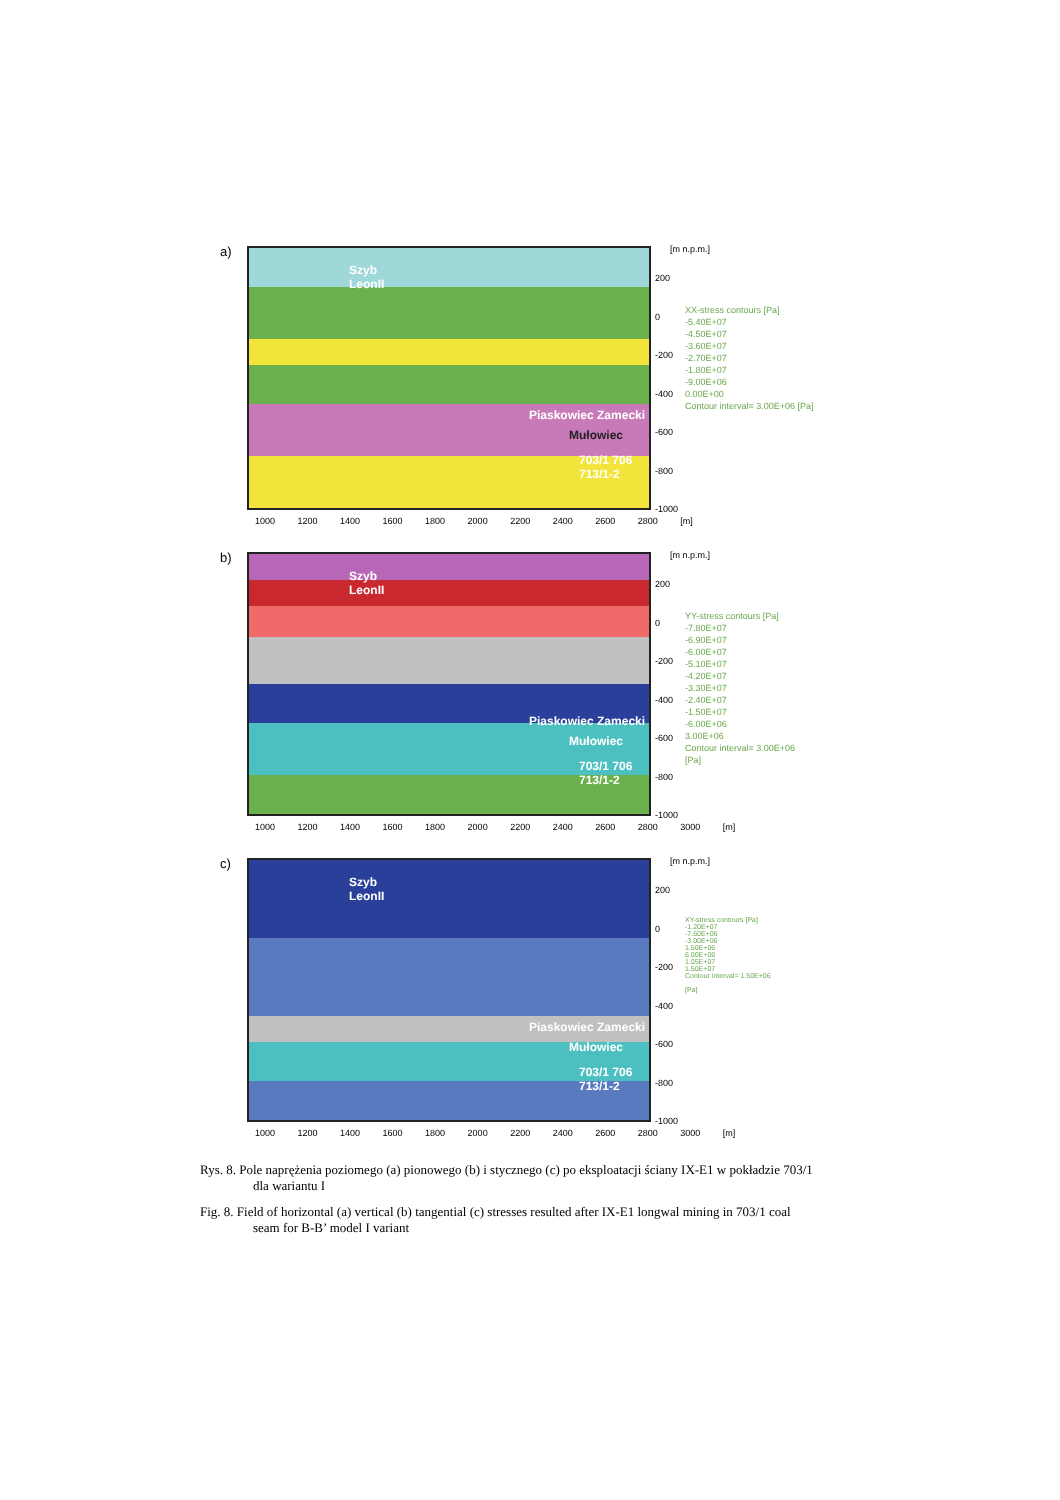a)
Szyb
LeonII
Piaskowiec Zamecki
Mułowiec
703/1 706 713/1-2
[m n.p.m.]
200
0
-200
-400
-600
-800
-1000
1000 1200 1400 1600 1800 2000 2200 2400 2600 2800 [m]
XX-stress contours [Pa]
-5.40E+07
-4.50E+07
-3.60E+07
-2.70E+07
-1.80E+07
-9.00E+06
0.00E+00
Contour interval= 3.00E+06 [Pa]
b)
Szyb
LeonII
Piaskowiec Zamecki
Mułowiec
703/1 706 713/1-2
[m n.p.m.]
200
0
-200
-400
-600
-800
-1000
1000 1200 1400 1600 1800 2000 2200 2400 2600 2800 3000 [m]
YY-stress contours [Pa]
-7.80E+07
-6.90E+07
-6.00E+07
-5.10E+07
-4.20E+07
-3.30E+07
-2.40E+07
-1.50E+07
-6.00E+06
3.00E+06
Contour interval= 3.00E+06
[Pa]
c)
Szyb
LeonII
Piaskowiec Zamecki
Mułowiec
703/1 706 713/1-2
[m n.p.m.]
200
0
-200
-400
-600
-800
-1000
1000 1200 1400 1600 1800 2000 2200 2400 2600 2800 3000 [m]
XY-stress contours [Pa]
-1.20E+07
-7.50E+06
-3.00E+06
1.50E+06
6.00E+06
1.05E+07
1.50E+07
Contour interval= 1.50E+06
[Pa]
Rys. 8. Pole naprężenia poziomego (a) pionowego (b) i stycznego (c) po eksploatacji ściany IX-E1 w pokładzie 703/1 dla wariantu I
Fig. 8. Field of horizontal (a) vertical (b) tangential (c) stresses resulted after IX-E1 longwal mining in 703/1 coal seam for B-B’ model I variant